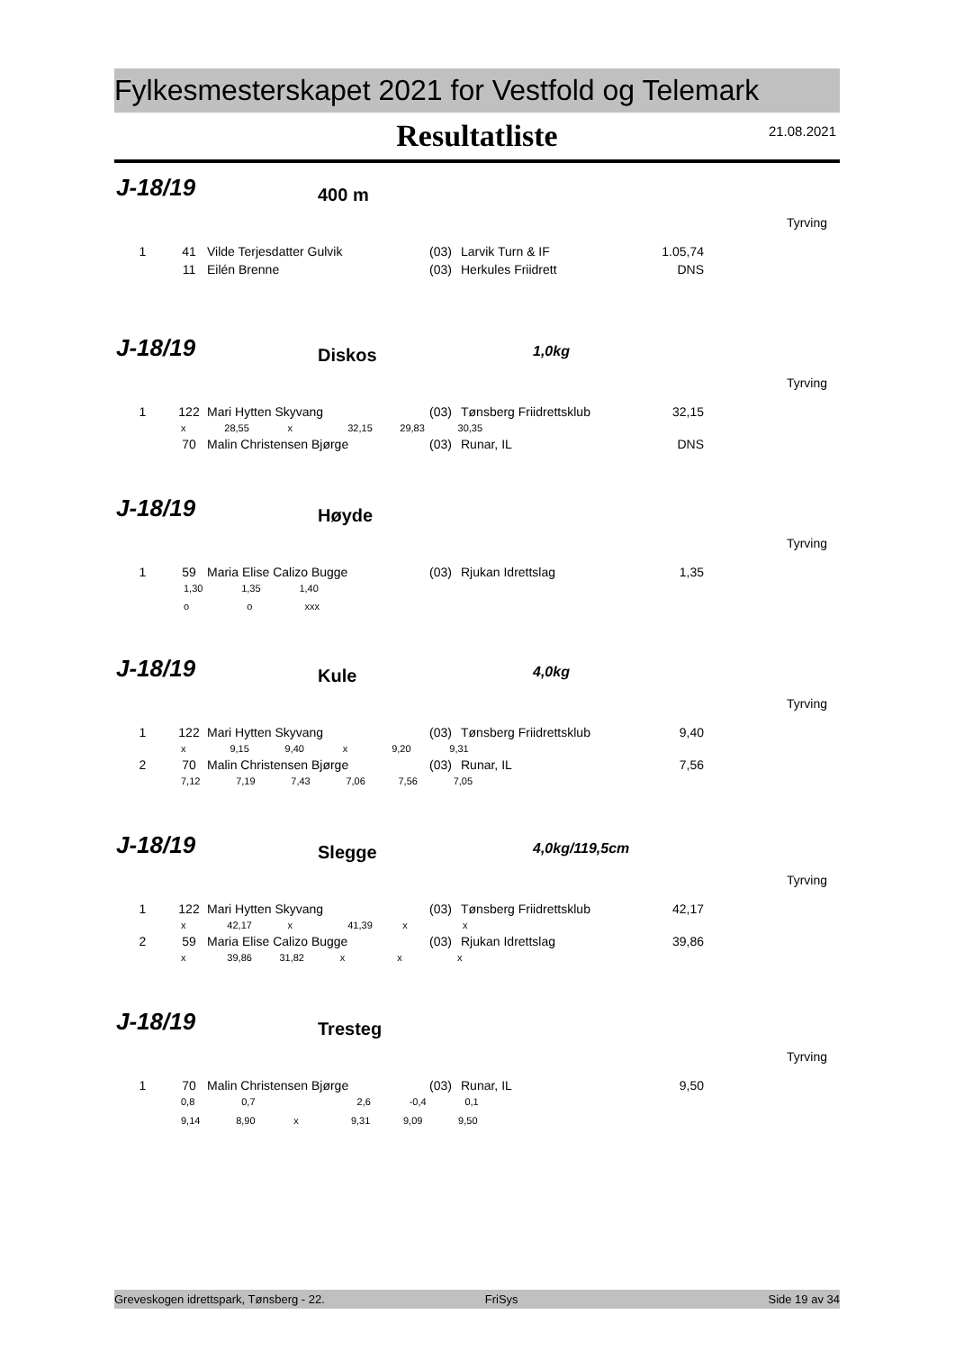Fylkesmesterskapet 2021 for Vestfold og Telemark
Resultatliste
21.08.2021
J-18/19 400 m
Tyrving
| 1 | 41 | Vilde Terjesdatter Gulvik | (03) | Larvik Turn & IF | 1.05,74 |
| | 11 | Eilén Brenne | (03) | Herkules Friidrett | DNS |
J-18/19 Diskos 1,0kg
Tyrving
| 1 | 122 | Mari Hytten Skyvang | (03) | Tønsberg Friidrettsklub | 32,15 |
| x 28,55 x 32,15 29,83 30,35 | | | | | |
| | 70 | Malin Christensen Bjørge | (03) | Runar, IL | DNS |
J-18/19 Høyde
Tyrving
| 1 | 59 | Maria Elise Calizo Bugge | (03) | Rjukan Idrettslag | 1,35 |
| 1,30 1,35 1,40 | | | | | |
| o o xxx | | | | | |
J-18/19 Kule 4,0kg
Tyrving
| 1 | 122 | Mari Hytten Skyvang | (03) | Tønsberg Friidrettsklub | 9,40 |
| x 9,15 9,40 x 9,20 9,31 | | | | | |
| 2 | 70 | Malin Christensen Bjørge | (03) | Runar, IL | 7,56 |
| 7,12 7,19 7,43 7,06 7,56 7,05 | | | | | |
J-18/19 Slegge 4,0kg/119,5cm
Tyrving
| 1 | 122 | Mari Hytten Skyvang | (03) | Tønsberg Friidrettsklub | 42,17 |
| x 42,17 x 41,39 x x | | | | | |
| 2 | 59 | Maria Elise Calizo Bugge | (03) | Rjukan Idrettslag | 39,86 |
| x 39,86 31,82 x x x | | | | | |
J-18/19 Tresteg
Tyrving
| 1 | 70 | Malin Christensen Bjørge | (03) | Runar, IL | 9,50 |
| 0,8 0,7 2,6 -0,4 0,1 | | | | | |
| 9,14 8,90 x 9,31 9,09 9,50 | | | | | |
Greveskogen idrettspark, Tønsberg - 22. FriSys Side 19 av 34